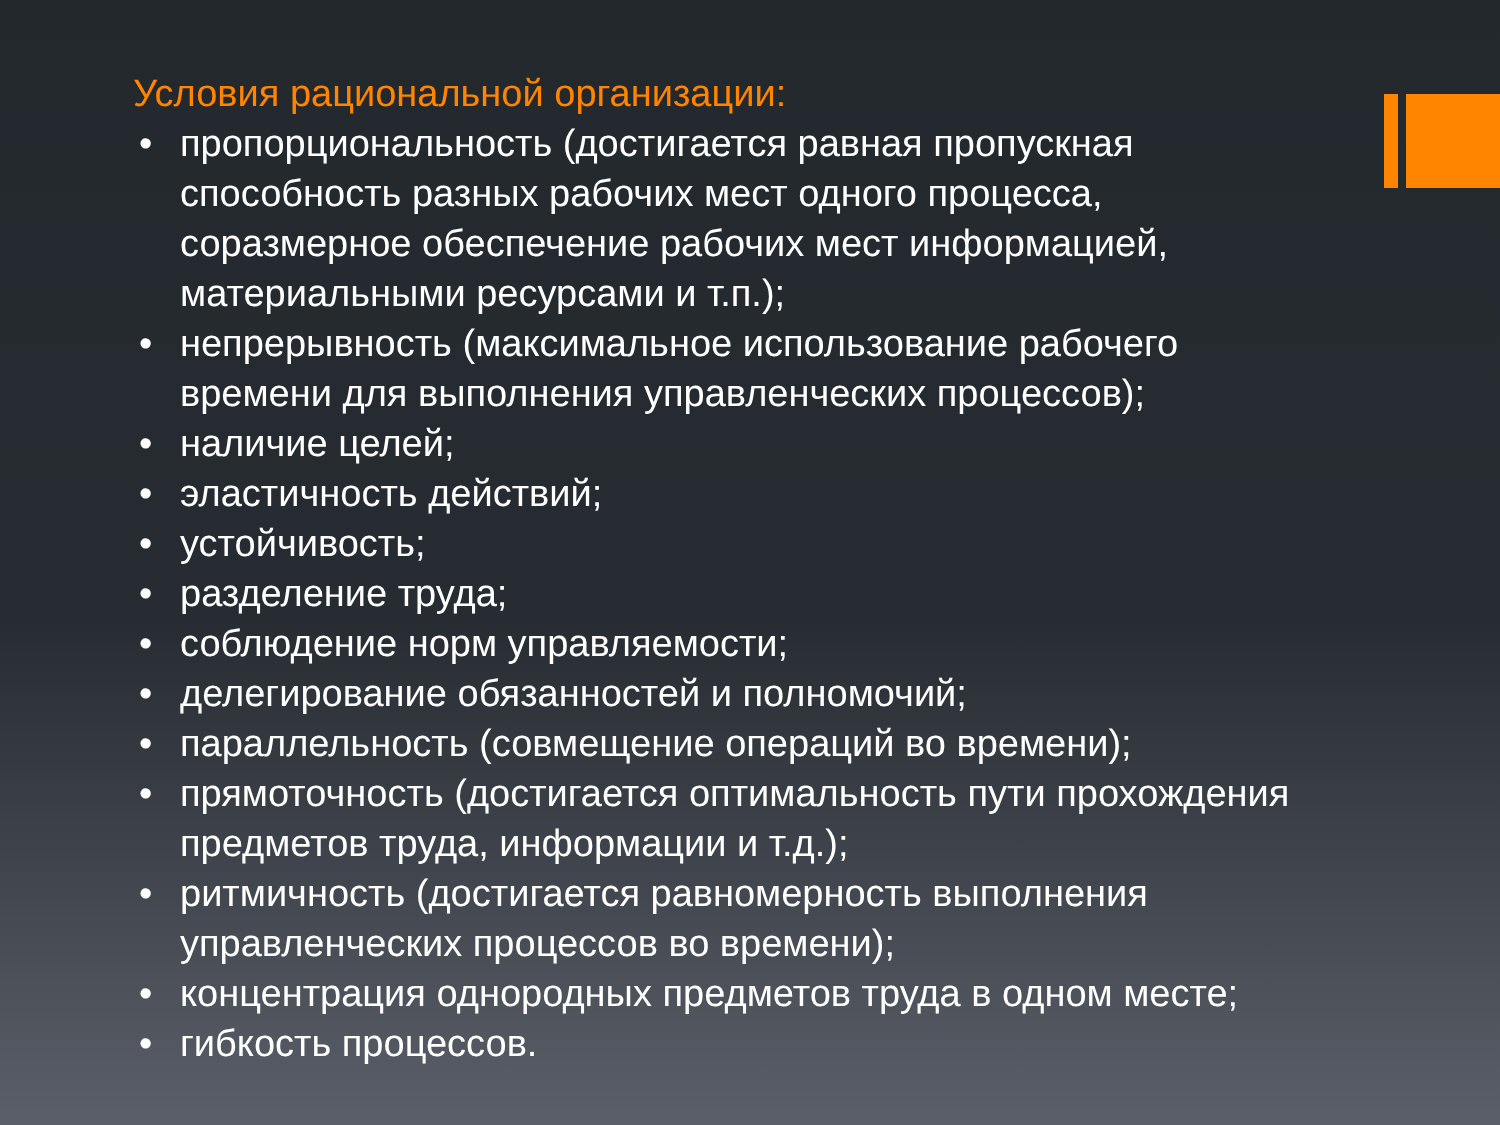Условия рациональной организации:
• пропорциональность (достигается равная пропускная способность разных рабочих мест одного процесса, соразмерное обеспечение рабочих мест информацией, материальными ресурсами и т.п.);
• непрерывность (максимальное использование рабочего времени для выполнения управленческих процессов);
• наличие целей;
• эластичность действий;
• устойчивость;
• разделение труда;
• соблюдение норм управляемости;
• делегирование обязанностей и полномочий;
• параллельность (совмещение операций во времени);
• прямоточность (достигается оптимальность пути прохождения предметов труда, информации и т.д.);
• ритмичность (достигается равномерность выполнения управленческих процессов во времени);
• концентрация однородных предметов труда в одном месте;
• гибкость процессов.